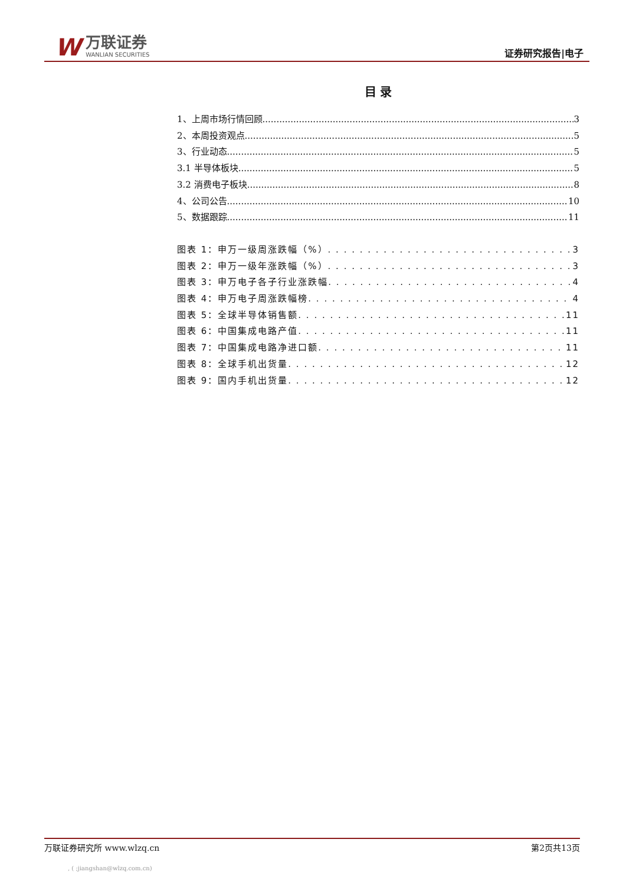W
万联证券
WANLIAN SECURITIES
证券研究报告|电子
目 录
1、上周市场行情回顾 3
2、本周投资观点 5
3、行业动态 5
3.1 半导体板块 5
3.2 消费电子板块 8
4、公司公告 10
5、数据跟踪 11
图表 1：申万一级周涨跌幅（%） 3
图表 2：申万一级年涨跌幅（%） 3
图表 3：申万电子各子行业涨跌幅 4
图表 4：申万电子周涨跌幅榜 4
图表 5：全球半导体销售额 11
图表 6：中国集成电路产值 11
图表 7：中国集成电路净进口额 11
图表 8：全球手机出货量 12
图表 9：国内手机出货量 12
万联证券研究所 www.wlzq.cn 第2页共13页
, ( ;jiangshan@wlzq.com.cn)